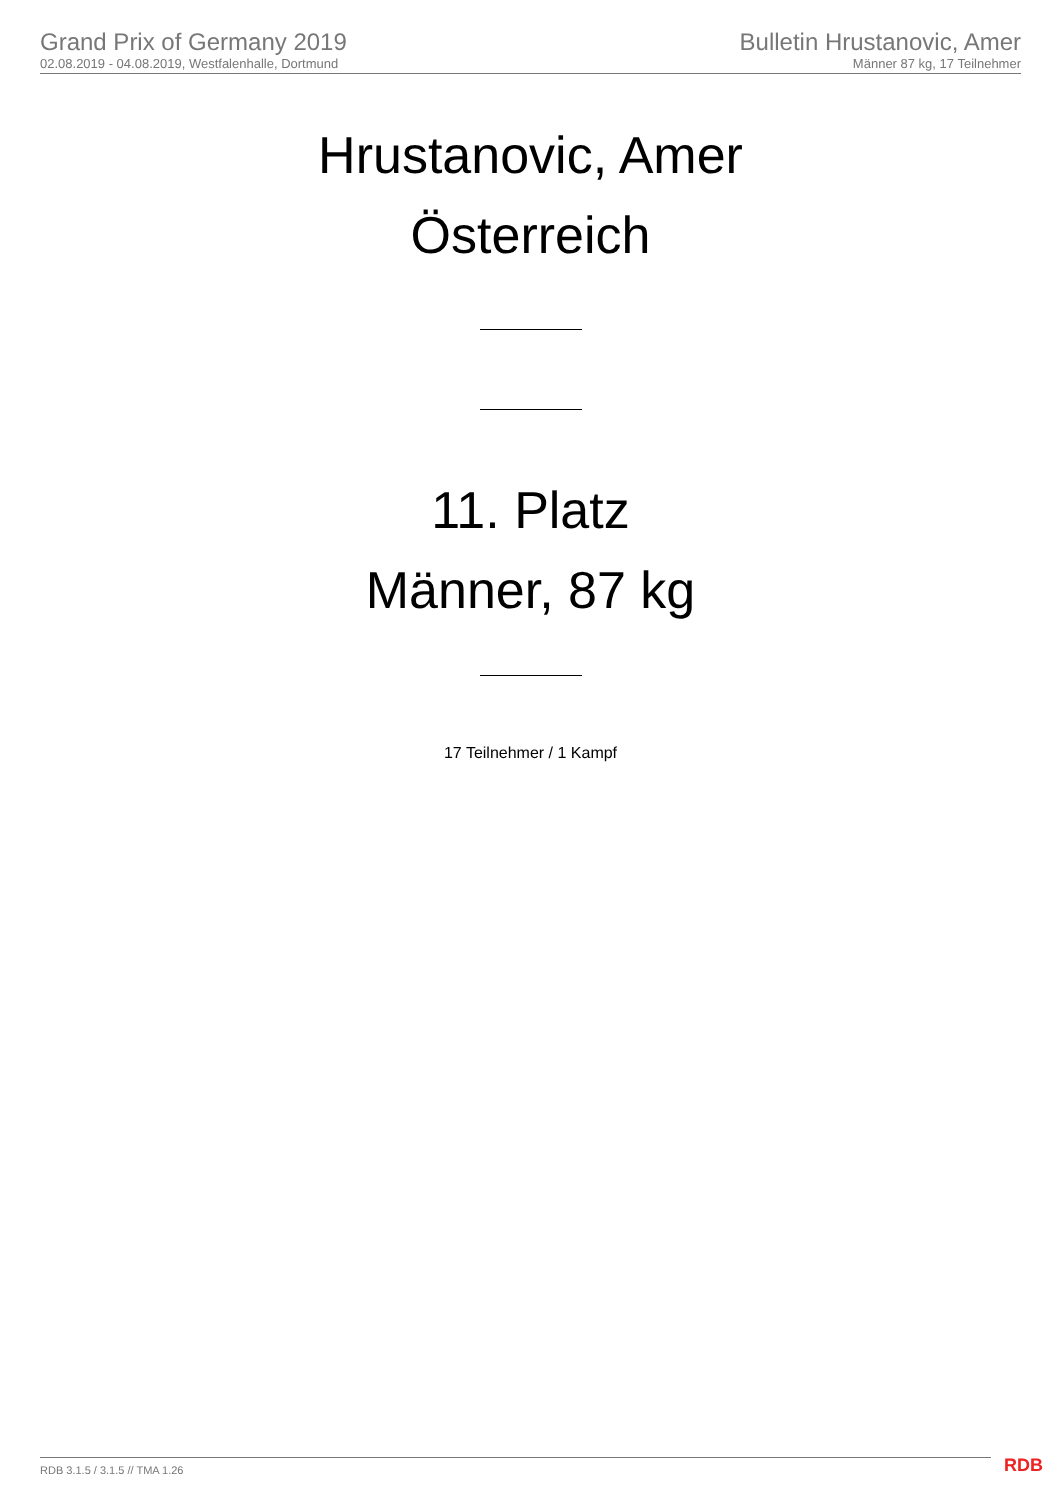Grand Prix of Germany 2019
02.08.2019 - 04.08.2019, Westfalenhalle, Dortmund
Bulletin Hrustanovic, Amer
Männer 87 kg, 17 Teilnehmer
Hrustanovic, Amer
Österreich
11. Platz
Männer, 87 kg
17 Teilnehmer / 1 Kampf
RDB 3.1.5 / 3.1.5 // TMA 1.26 RDB